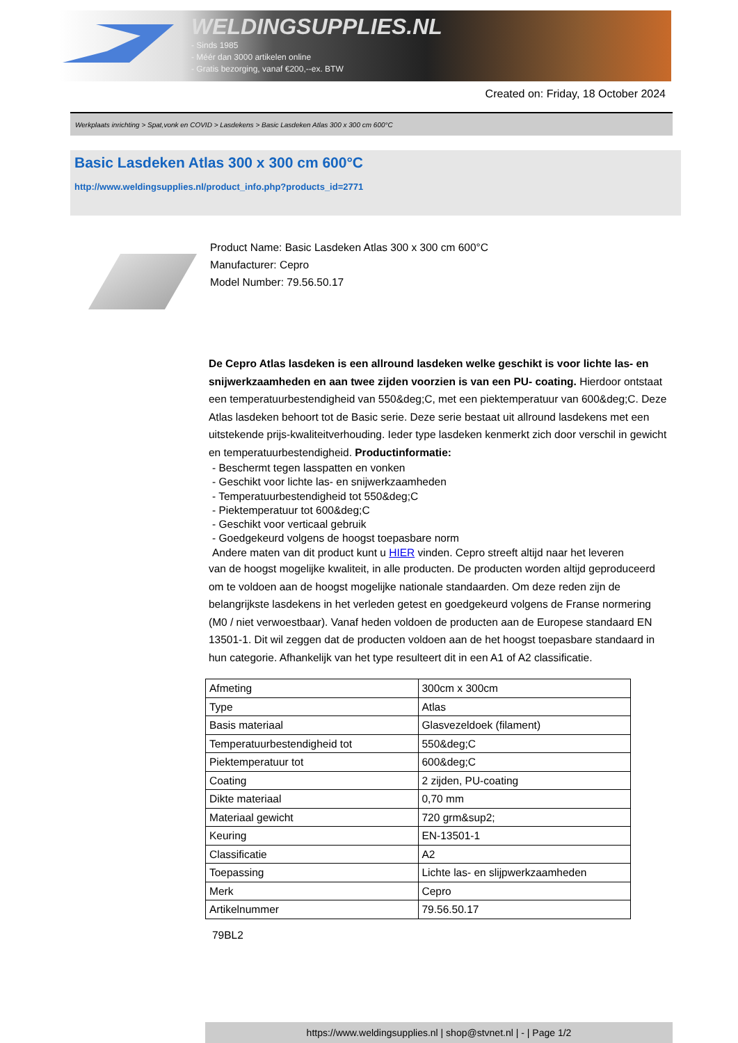WELDINGSUPPLIES.NL
- Sinds 1985
- Méér dan 3000 artikelen online
- Gratis bezorging, vanaf €200,--ex. BTW
Created on: Friday, 18 October 2024
Werkplaats inrichting > Spat,vonk en COVID > Lasdekens > Basic Lasdeken Atlas 300 x 300 cm 600°C
Basic Lasdeken Atlas 300 x 300 cm 600°C
http://www.weldingsupplies.nl/product_info.php?products_id=2771
Product Name: Basic Lasdeken Atlas 300 x 300 cm 600°C
Manufacturer: Cepro
Model Number: 79.56.50.17
De Cepro Atlas lasdeken is een allround lasdeken welke geschikt is voor lichte las- en snijwerkzaamheden en aan twee zijden voorzien is van een PU- coating. Hierdoor ontstaat een temperatuurbestendigheid van 550&deg;C, met een piektemperatuur van 600&deg;C. Deze Atlas lasdeken behoort tot de Basic serie. Deze serie bestaat uit allround lasdekens met een uitstekende prijs-kwaliteitverhouding. Ieder type lasdeken kenmerkt zich door verschil in gewicht en temperatuurbestendigheid. Productinformatie:
- Beschermt tegen lasspatten en vonken
- Geschikt voor lichte las- en snijwerkzaamheden
- Temperatuurbestendigheid tot 550&deg;C
- Piektemperatuur tot 600&deg;C
- Geschikt voor verticaal gebruik
- Goedgekeurd volgens de hoogst toepasbare norm
Andere maten van dit product kunt u HIER vinden. Cepro streeft altijd naar het leveren
van de hoogst mogelijke kwaliteit, in alle producten. De producten worden altijd geproduceerd om te voldoen aan de hoogst mogelijke nationale standaarden. Om deze reden zijn de belangrijkste lasdekens in het verleden getest en goedgekeurd volgens de Franse normering (M0 / niet verwoestbaar). Vanaf heden voldoen de producten aan de Europese standaard EN 13501-1. Dit wil zeggen dat de producten voldoen aan de het hoogst toepasbare standaard in hun categorie. Afhankelijk van het type resulteert dit in een A1 of A2 classificatie.
| Afmeting | 300cm x 300cm |
| Type | Atlas |
| Basis materiaal | Glasvezeldoek (filament) |
| Temperatuurbestendigheid tot | 550&deg;C |
| Piektemperatuur tot | 600&deg;C |
| Coating | 2 zijden, PU-coating |
| Dikte materiaal | 0,70 mm |
| Materiaal gewicht | 720 grm&sup2; |
| Keuring | EN-13501-1 |
| Classificatie | A2 |
| Toepassing | Lichte las- en slijpwerkzaamheden |
| Merk | Cepro |
| Artikelnummer | 79.56.50.17 |
79BL2
https://www.weldingsupplies.nl | shop@stvnet.nl | - | Page 1/2